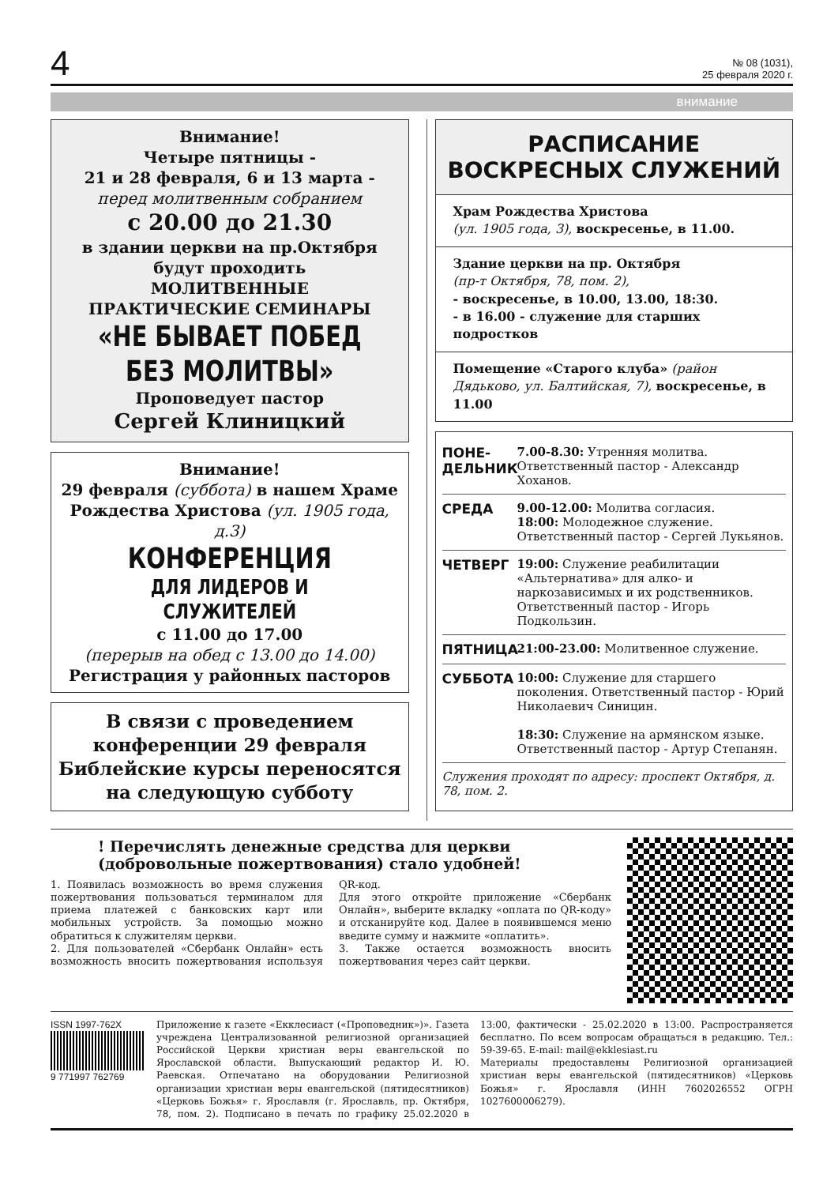4
№ 08 (1031),
25 февраля 2020 г.
внимание
Внимание!
Четыре пятницы -
21 и 28 февраля, 6 и 13 марта -
перед молитвенным собранием
с 20.00 до 21.30
в здании церкви на пр.Октября
будут проходить
МОЛИТВЕННЫЕ
ПРАКТИЧЕСКИЕ СЕМИНАРЫ
«НЕ БЫВАЕТ ПОБЕД
БЕЗ МОЛИТВЫ»
Проповедует пастор
Сергей Клиницкий
Внимание!
29 февраля (суббота) в нашем Храме Рождества Христова (ул. 1905 года, д.3)
КОНФЕРЕНЦИЯ
ДЛЯ ЛИДЕРОВ И СЛУЖИТЕЛЕЙ
с 11.00 до 17.00
(перерыв на обед с 13.00 до 14.00)
Регистрация у районных пасторов
В связи с проведением конференции 29 февраля Библейские курсы переносятся на следующую субботу
РАСПИСАНИЕ
ВОСКРЕСНЫХ СЛУЖЕНИЙ
Храм Рождества Христова
(ул. 1905 года, 3), воскресенье, в 11.00.
Здание церкви на пр. Октября
(пр-т Октября, 78, пом. 2),
- воскресенье, в 10.00, 13.00, 18:30.
- в 16.00 - служение для старших подростков
Помещение «Старого клуба» (район Дядьково, ул. Балтийская, 7), воскресенье, в 11.00
ПОНЕ-
ДЕЛЬНИК
7.00-8.30: Утренняя молитва. Ответственный пастор - Александр Хоханов.
СРЕДА 9.00-12.00: Молитва согласия.
18:00: Молодежное служение. Ответственный пастор - Сергей Лукьянов.
ЧЕТВЕРГ 19:00: Служение реабилитации «Альтернатива» для алко- и наркозависимых и их родственников. Ответственный пастор - Игорь Подкользин.
ПЯТНИЦА 21:00-23.00: Молитвенное служение.
СУББОТА 10:00: Служение для старшего поколения. Ответственный пастор - Юрий Николаевич Синицин.
18:30: Служение на армянском языке. Ответственный пастор - Артур Степанян.
Служения проходят по адресу: проспект Октября, д. 78, пом. 2.
! Перечислять денежные средства для церкви (добровольные пожертвования) стало удобней!
1. Появилась возможность во время служения пожертвования пользоваться терминалом для приема платежей с банковских карт или мобильных устройств. За помощью можно обратиться к служителям церкви.
2. Для пользователей «Сбербанк Онлайн» есть возможность вносить пожертвования используя QR-код.
Для этого откройте приложение «Сбербанк Онлайн», выберите вкладку «оплата по QR-коду» и отсканируйте код. Далее в появившемся меню введите сумму и нажмите «оплатить».
3. Также остается возможность вносить пожертвования через сайт церкви.
ISSN 1997-762X
9 771997 762769
Приложение к газете «Екклесиаст («Проповедник»)». Газета учреждена Централизованной религиозной организацией Российской Церкви христиан веры евангельской по Ярославской области. Выпускающий редактор И. Ю. Раевская. Отпечатано на оборудовании Религиозной организации христиан веры евангельской (пятидесятников) «Церковь Божья» г. Ярославля (г. Ярославль, пр. Октября, 78, пом. 2). Подписано в печать по графику 25.02.2020 в 13:00, фактически - 25.02.2020 в 13:00. Распространяется бесплатно. По всем вопросам обращаться в редакцию. Тел.: 59-39-65. E-mail: mail@ekklesiast.ru
Материалы предоставлены Религиозной организацией христиан веры евангельской (пятидесятников) «Церковь Божья» г. Ярославля (ИНН 7602026552 ОГРН 1027600006279).